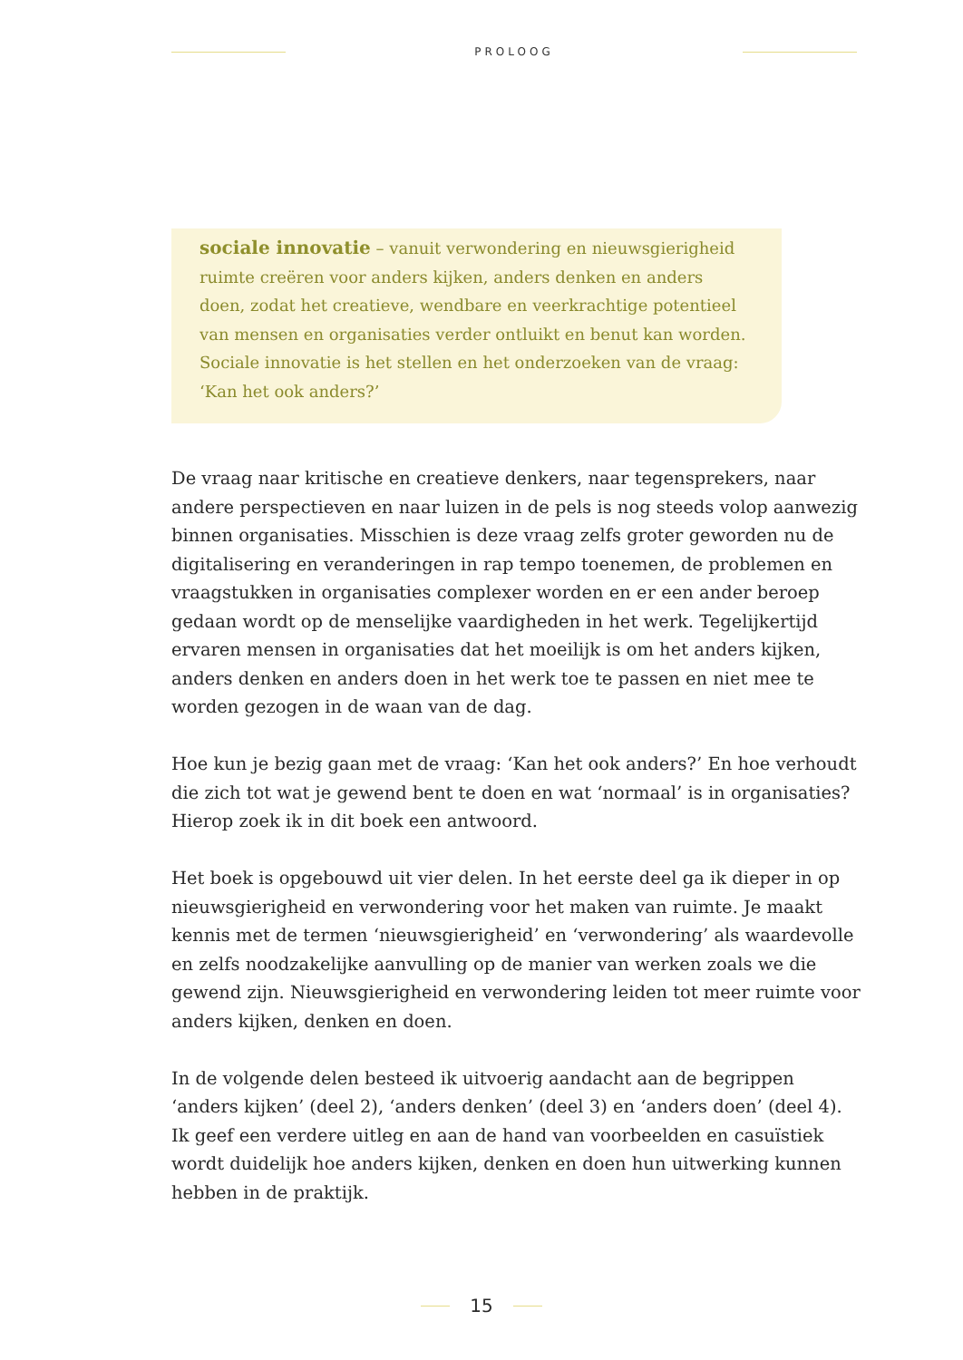PROLOOG
sociale innovatie – vanuit verwondering en nieuwsgierigheid ruimte creëren voor anders kijken, anders denken en anders doen, zodat het creatieve, wendbare en veerkrachtige potentieel van mensen en organisaties verder ontluikt en benut kan worden. Sociale innovatie is het stellen en het onderzoeken van de vraag: ‘Kan het ook anders?’
De vraag naar kritische en creatieve denkers, naar tegensprekers, naar andere perspectieven en naar luizen in de pels is nog steeds volop aanwezig binnen organisaties. Misschien is deze vraag zelfs groter geworden nu de digitalisering en veranderingen in rap tempo toenemen, de problemen en vraagstukken in organisaties complexer worden en er een ander beroep gedaan wordt op de menselijke vaardigheden in het werk. Tegelijkertijd ervaren mensen in organisaties dat het moeilijk is om het anders kijken, anders denken en anders doen in het werk toe te passen en niet mee te worden gezogen in de waan van de dag.
Hoe kun je bezig gaan met de vraag: ‘Kan het ook anders?’ En hoe verhoudt die zich tot wat je gewend bent te doen en wat ‘normaal’ is in organisaties? Hierop zoek ik in dit boek een antwoord.
Het boek is opgebouwd uit vier delen. In het eerste deel ga ik dieper in op nieuwsgierigheid en verwondering voor het maken van ruimte. Je maakt kennis met de termen ‘nieuwsgierigheid’ en ‘verwondering’ als waardevolle en zelfs noodzakelijke aanvulling op de manier van werken zoals we die gewend zijn. Nieuwsgierigheid en verwondering leiden tot meer ruimte voor anders kijken, denken en doen.
In de volgende delen besteed ik uitvoerig aandacht aan de begrippen ‘anders kijken’ (deel 2), ‘anders denken’ (deel 3) en ‘anders doen’ (deel 4). Ik geef een verdere uitleg en aan de hand van voorbeelden en casuïstiek wordt duidelijk hoe anders kijken, denken en doen hun uitwerking kunnen hebben in de praktijk.
15